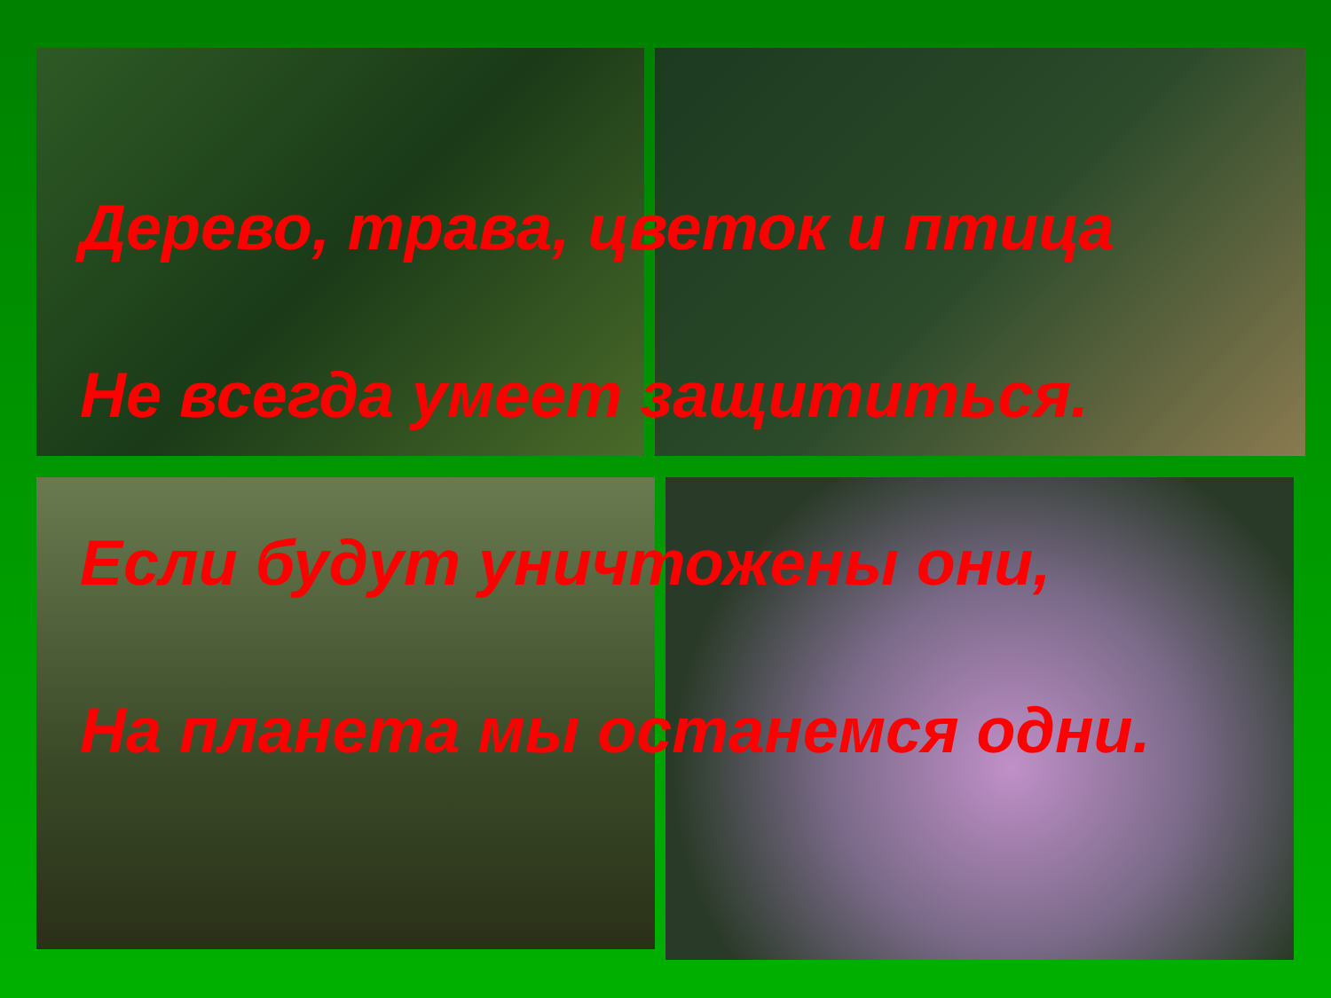Дерево, трава, цветок и птица
Не всегда умеет защититься.
Если будут уничтожены они,
На планета мы останемся одни.